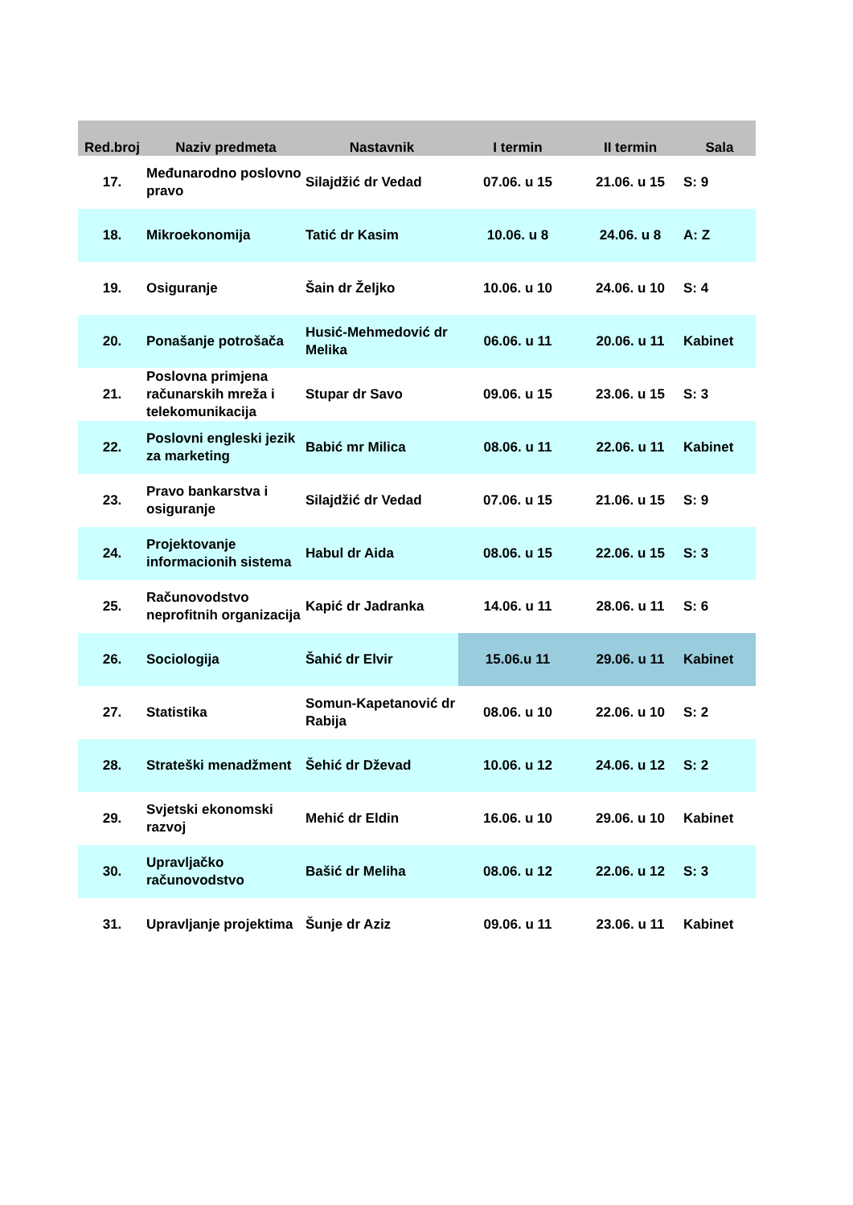| Red.broj | Naziv predmeta | Nastavnik | I termin | II termin | Sala |
| --- | --- | --- | --- | --- | --- |
| 17. | Međunarodno poslovno pravo | Silajdžić dr Vedad | 07.06. u 15 | 21.06. u 15 | S: 9 |
| 18. | Mikroekonomija | Tatić dr Kasim | 10.06. u 8 | 24.06. u 8 | A: Z |
| 19. | Osiguranje | Šain dr Željko | 10.06. u 10 | 24.06. u 10 | S: 4 |
| 20. | Ponašanje potrošača | Husić-Mehmedović dr Melika | 06.06. u 11 | 20.06. u 11 | Kabinet |
| 21. | Poslovna primjena računarskih mreža i telekomunikacija | Stupar dr Savo | 09.06. u 15 | 23.06. u 15 | S: 3 |
| 22. | Poslovni engleski jezik za marketing | Babić mr Milica | 08.06. u 11 | 22.06. u 11 | Kabinet |
| 23. | Pravo bankarstva i osiguranje | Silajdžić dr Vedad | 07.06. u 15 | 21.06. u 15 | S: 9 |
| 24. | Projektovanje informacionih sistema | Habul dr Aida | 08.06. u 15 | 22.06. u 15 | S: 3 |
| 25. | Računovodstvo neprofitnih organizacija | Kapić dr Jadranka | 14.06. u 11 | 28.06. u 11 | S: 6 |
| 26. | Sociologija | Šahić dr Elvir | 15.06.u 11 | 29.06. u 11 | Kabinet |
| 27. | Statistika | Somun-Kapetanović dr Rabija | 08.06. u 10 | 22.06. u 10 | S: 2 |
| 28. | Strateški menadžment | Šehić dr Dževad | 10.06. u 12 | 24.06. u 12 | S: 2 |
| 29. | Svjetski ekonomski razvoj | Mehić dr Eldin | 16.06. u 10 | 29.06. u 10 | Kabinet |
| 30. | Upravljačko računovodstvo | Bašić dr Meliha | 08.06. u 12 | 22.06. u 12 | S: 3 |
| 31. | Upravljanje projektima | Šunje dr Aziz | 09.06. u 11 | 23.06. u 11 | Kabinet |